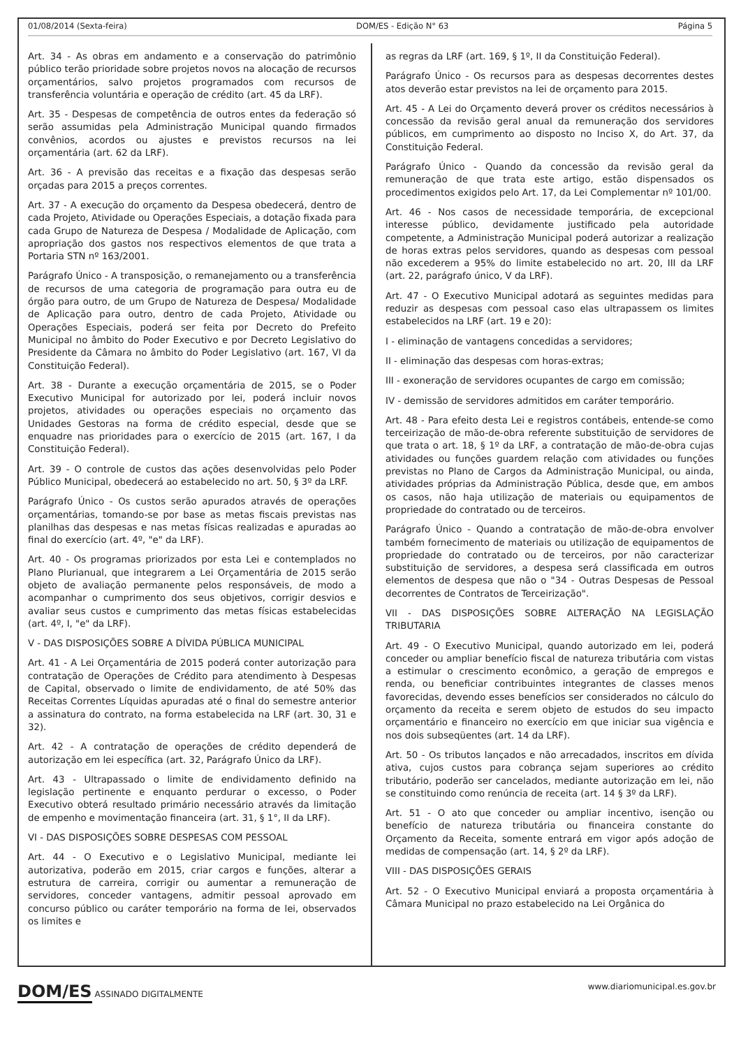01/08/2014 (Sexta-feira) DOM/ES - Edição N° 63 Página 5
Art. 34 - As obras em andamento e a conservação do patrimônio público terão prioridade sobre projetos novos na alocação de recursos orçamentários, salvo projetos programados com recursos de transferência voluntária e operação de crédito (art. 45 da LRF).
Art. 35 - Despesas de competência de outros entes da federação só serão assumidas pela Administração Municipal quando firmados convênios, acordos ou ajustes e previstos recursos na lei orçamentária (art. 62 da LRF).
Art. 36 - A previsão das receitas e a fixação das despesas serão orçadas para 2015 a preços correntes.
Art. 37 - A execução do orçamento da Despesa obedecerá, dentro de cada Projeto, Atividade ou Operações Especiais, a dotação fixada para cada Grupo de Natureza de Despesa / Modalidade de Aplicação, com apropriação dos gastos nos respectivos elementos de que trata a Portaria STN nº 163/2001.
Parágrafo Único - A transposição, o remanejamento ou a transferência de recursos de uma categoria de programação para outra eu de órgão para outro, de um Grupo de Natureza de Despesa/ Modalidade de Aplicação para outro, dentro de cada Projeto, Atividade ou Operações Especiais, poderá ser feita por Decreto do Prefeito Municipal no âmbito do Poder Executivo e por Decreto Legislativo do Presidente da Câmara no âmbito do Poder Legislativo (art. 167, VI da Constituição Federal).
Art. 38 - Durante a execução orçamentária de 2015, se o Poder Executivo Municipal for autorizado por lei, poderá incluir novos projetos, atividades ou operações especiais no orçamento das Unidades Gestoras na forma de crédito especial, desde que se enquadre nas prioridades para o exercício de 2015 (art. 167, I da Constituição Federal).
Art. 39 - O controle de custos das ações desenvolvidas pelo Poder Público Municipal, obedecerá ao estabelecido no art. 50, § 3º da LRF.
Parágrafo Único - Os custos serão apurados através de operações orçamentárias, tomando-se por base as metas fiscais previstas nas planilhas das despesas e nas metas físicas realizadas e apuradas ao final do exercício (art. 4º, "e" da LRF).
Art. 40 - Os programas priorizados por esta Lei e contemplados no Plano Plurianual, que integrarem a Lei Orçamentária de 2015 serão objeto de avaliação permanente pelos responsáveis, de modo a acompanhar o cumprimento dos seus objetivos, corrigir desvios e avaliar seus custos e cumprimento das metas físicas estabelecidas (art. 4º, I, "e" da LRF).
V - DAS DISPOSIÇÕES SOBRE A DÍVIDA PÚBLICA MUNICIPAL
Art. 41 - A Lei Orçamentária de 2015 poderá conter autorização para contratação de Operações de Crédito para atendimento à Despesas de Capital, observado o limite de endividamento, de até 50% das Receitas Correntes Líquidas apuradas até o final do semestre anterior a assinatura do contrato, na forma estabelecida na LRF (art. 30, 31 e 32).
Art. 42 - A contratação de operações de crédito dependerá de autorização em lei específica (art. 32, Parágrafo Único da LRF).
Art. 43 - Ultrapassado o limite de endividamento definido na legislação pertinente e enquanto perdurar o excesso, o Poder Executivo obterá resultado primário necessário através da limitação de empenho e movimentação financeira (art. 31, § 1°, II da LRF).
VI - DAS DISPOSIÇÕES SOBRE DESPESAS COM PESSOAL
Art. 44 - O Executivo e o Legislativo Municipal, mediante lei autorizativa, poderão em 2015, criar cargos e funções, alterar a estrutura de carreira, corrigir ou aumentar a remuneração de servidores, conceder vantagens, admitir pessoal aprovado em concurso público ou caráter temporário na forma de lei, observados os limites e
as regras da LRF (art. 169, § 1º, II da Constituição Federal).
Parágrafo Único - Os recursos para as despesas decorrentes destes atos deverão estar previstos na lei de orçamento para 2015.
Art. 45 - A Lei do Orçamento deverá prover os créditos necessários à concessão da revisão geral anual da remuneração dos servidores públicos, em cumprimento ao disposto no Inciso X, do Art. 37, da Constituição Federal.
Parágrafo Único - Quando da concessão da revisão geral da remuneração de que trata este artigo, estão dispensados os procedimentos exigidos pelo Art. 17, da Lei Complementar nº 101/00.
Art. 46 - Nos casos de necessidade temporária, de excepcional interesse público, devidamente justificado pela autoridade competente, a Administração Municipal poderá autorizar a realização de horas extras pelos servidores, quando as despesas com pessoal não excederem a 95% do limite estabelecido no art. 20, III da LRF (art. 22, parágrafo único, V da LRF).
Art. 47 - O Executivo Municipal adotará as seguintes medidas para reduzir as despesas com pessoal caso elas ultrapassem os limites estabelecidos na LRF (art. 19 e 20):
I - eliminação de vantagens concedidas a servidores;
II - eliminação das despesas com horas-extras;
III - exoneração de servidores ocupantes de cargo em comissão;
IV - demissão de servidores admitidos em caráter temporário.
Art. 48 - Para efeito desta Lei e registros contábeis, entende-se como terceirização de mão-de-obra referente substituição de servidores de que trata o art. 18, § 1º da LRF, a contratação de mão-de-obra cujas atividades ou funções guardem relação com atividades ou funções previstas no Plano de Cargos da Administração Municipal, ou ainda, atividades próprias da Administração Pública, desde que, em ambos os casos, não haja utilização de materiais ou equipamentos de propriedade do contratado ou de terceiros.
Parágrafo Único - Quando a contratação de mão-de-obra envolver também fornecimento de materiais ou utilização de equipamentos de propriedade do contratado ou de terceiros, por não caracterizar substituição de servidores, a despesa será classificada em outros elementos de despesa que não o "34 - Outras Despesas de Pessoal decorrentes de Contratos de Terceirização".
VII - DAS DISPOSIÇÕES SOBRE ALTERAÇÃO NA LEGISLAÇÃO TRIBUTARIA
Art. 49 - O Executivo Municipal, quando autorizado em lei, poderá conceder ou ampliar benefício fiscal de natureza tributária com vistas a estimular o crescimento econômico, a geração de empregos e renda, ou beneficiar contribuintes integrantes de classes menos favorecidas, devendo esses benefícios ser considerados no cálculo do orçamento da receita e serem objeto de estudos do seu impacto orçamentário e financeiro no exercício em que iniciar sua vigência e nos dois subseqüentes (art. 14 da LRF).
Art. 50 - Os tributos lançados e não arrecadados, inscritos em dívida ativa, cujos custos para cobrança sejam superiores ao crédito tributário, poderão ser cancelados, mediante autorização em lei, não se constituindo como renúncia de receita (art. 14 § 3º da LRF).
Art. 51 - O ato que conceder ou ampliar incentivo, isenção ou benefício de natureza tributária ou financeira constante do Orçamento da Receita, somente entrará em vigor após adoção de medidas de compensação (art. 14, § 2º da LRF).
VIII - DAS DISPOSIÇÕES GERAIS
Art. 52 - O Executivo Municipal enviará a proposta orçamentária à Câmara Municipal no prazo estabelecido na Lei Orgânica do
DOM/ES ASSINADO DIGITALMENTE www.diariomunicipal.es.gov.br